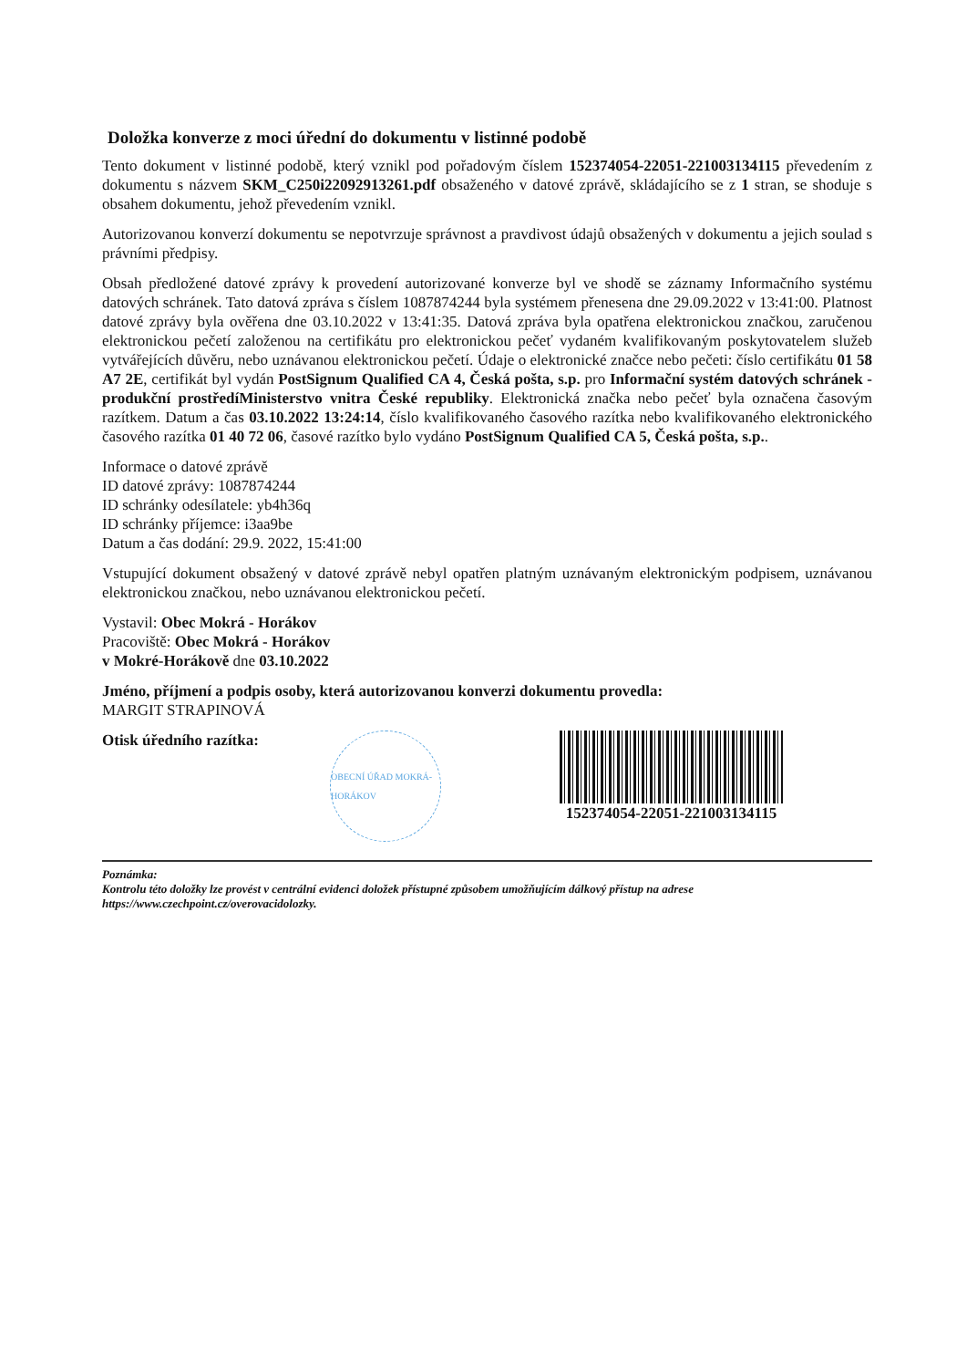Doložka konverze z moci úřední do dokumentu v listinné podobě
Tento dokument v listinné podobě, který vznikl pod pořadovým číslem 152374054-22051-221003134115 převedením z dokumentu s názvem SKM_C250i22092913261.pdf obsaženého v datové zprávě, skládajícího se z 1 stran, se shoduje s obsahem dokumentu, jehož převedením vznikl.
Autorizovanou konverzí dokumentu se nepotvrzuje správnost a pravdivost údajů obsažených v dokumentu a jejich soulad s právními předpisy.
Obsah předložené datové zprávy k provedení autorizované konverze byl ve shodě se záznamy Informačního systému datových schránek. Tato datová zpráva s číslem 1087874244 byla systémem přenesena dne 29.09.2022 v 13:41:00. Platnost datové zprávy byla ověřena dne 03.10.2022 v 13:41:35. Datová zpráva byla opatřena elektronickou značkou, zaručenou elektronickou pečetí založenou na certifikátu pro elektronickou pečeť vydaném kvalifikovaným poskytovatelem služeb vytvářejících důvěru, nebo uznávanou elektronickou pečetí. Údaje o elektronické značce nebo pečeti: číslo certifikátu 01 58 A7 2E, certifikát byl vydán PostSignum Qualified CA 4, Česká pošta, s.p. pro Informační systém datových schránek - produkční prostředíMinisterstvo vnitra České republiky. Elektronická značka nebo pečeť byla označena časovým razítkem. Datum a čas 03.10.2022 13:24:14, číslo kvalifikovaného časového razítka nebo kvalifikovaného elektronického časového razítka 01 40 72 06, časové razítko bylo vydáno PostSignum Qualified CA 5, Česká pošta, s.p..
Informace o datové zprávě
ID datové zprávy: 1087874244
ID schránky odesílatele: yb4h36q
ID schránky příjemce: i3aa9be
Datum a čas dodání: 29.9. 2022, 15:41:00
Vstupující dokument obsažený v datové zprávě nebyl opatřen platným uznávaným elektronickým podpisem, uznávanou elektronickou značkou, nebo uznávanou elektronickou pečetí.
Vystavil: Obec Mokrá - Horákov
Pracoviště: Obec Mokrá - Horákov
v Mokré-Horákově dne 03.10.2022
Jméno, příjmení a podpis osoby, která autorizovanou konverzi dokumentu provedla:
MARGIT STRAPINOVÁ
Otisk úředního razítka:
OBECNÍ ÚŘAD MOKRÁ-HORÁKOV
152374054-22051-221003134115
Poznámka:
Kontrolu této doložky lze provést v centrální evidenci doložek přístupné způsobem umožňujícím dálkový přístup na adrese https://www.czechpoint.cz/overovacidolozky.